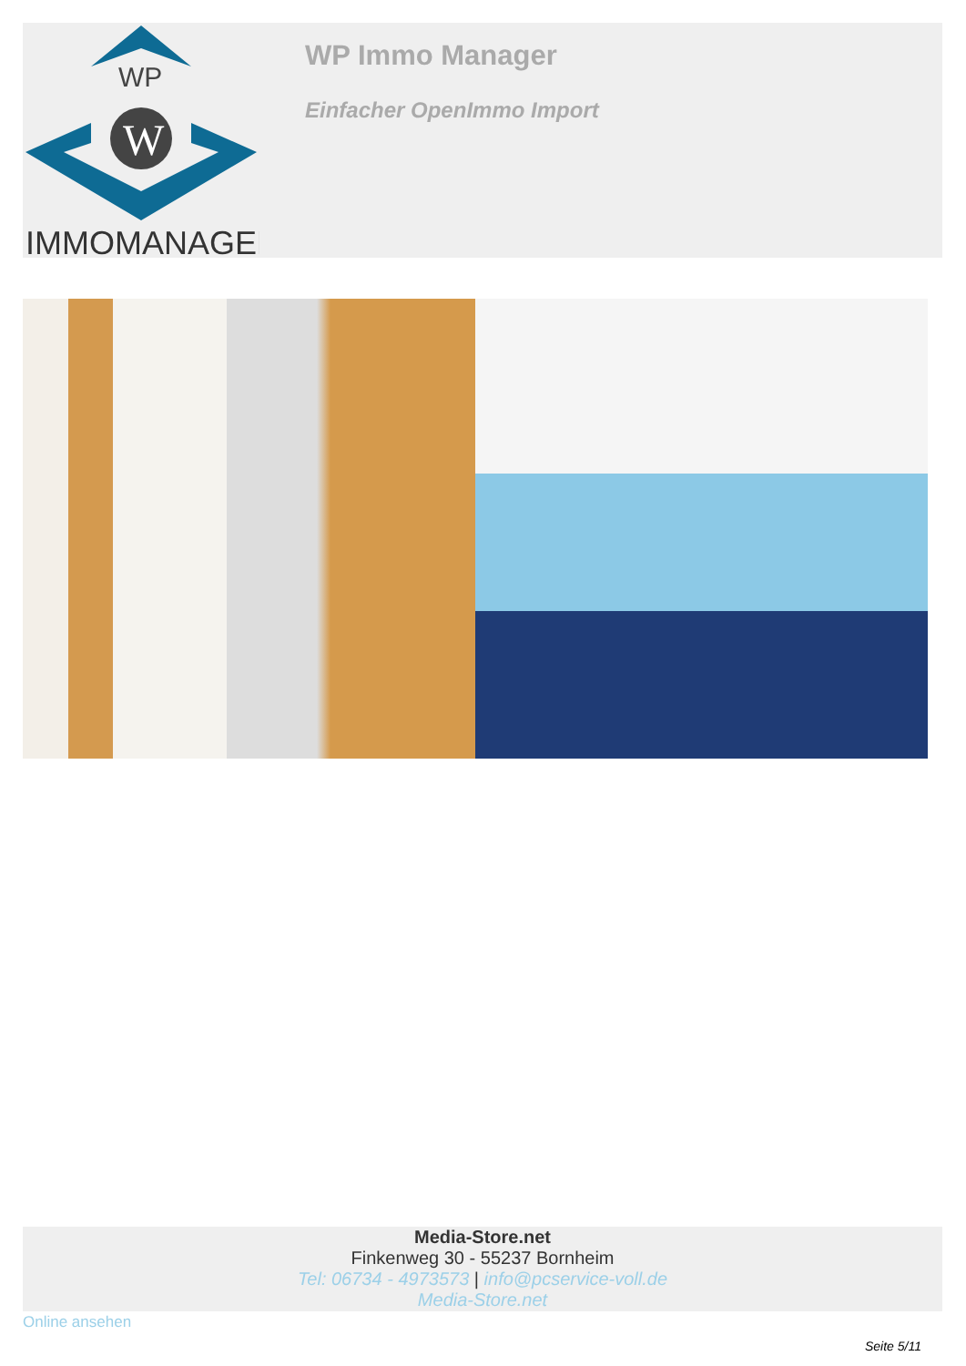WP
W
IMMOMANAGER
WP Immo Manager
Einfacher OpenImmo Import
Media-Store.net
Finkenweg 30 - 55237 Bornheim
Tel: 06734 - 4973573 | info@pcservice-voll.de
Media-Store.net
Online ansehen
Seite 5/11